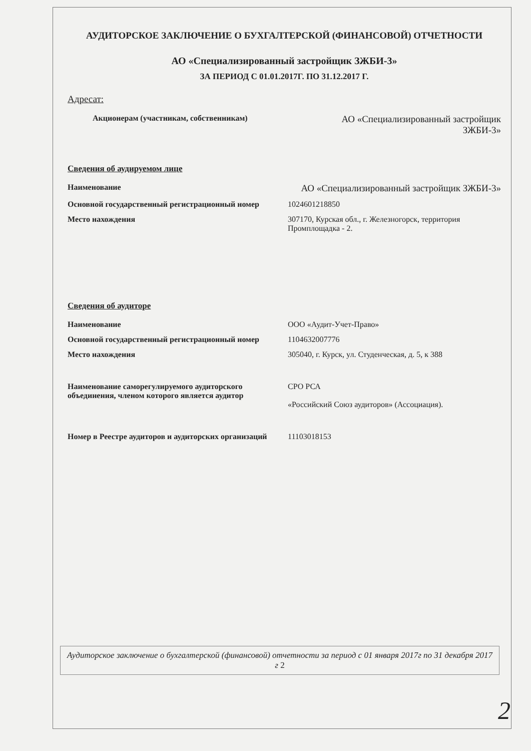АУДИТОРСКОЕ ЗАКЛЮЧЕНИЕ О БУХГАЛТЕРСКОЙ (ФИНАНСОВОЙ) ОТЧЕТНОСТИ
АО «Специализированный застройщик ЗЖБИ-3»
ЗА ПЕРИОД С 01.01.2017Г. ПО 31.12.2017 Г.
Адресат:
| Акционерам (участникам, собственникам) | АО «Специализированный застройщик ЗЖБИ-3» |
Сведения об аудируемом лице
| Наименование | АО «Специализированный застройщик ЗЖБИ-3» |
| Основной государственный регистрационный номер | 1024601218850 |
| Место нахождения | 307170, Курская обл., г. Железногорск, территория Промплощадка - 2. |
Сведения об аудиторе
| Наименование | ООО «Аудит-Учет-Право» |
| Основной государственный регистрационный номер | 1104632007776 |
| Место нахождения | 305040, г. Курск, ул. Студенческая, д. 5, к 388 |
| Наименование саморегулируемого аудиторского объединения, членом которого является аудитор | СРО РСА «Российский Союз аудиторов» (Ассоциация). |
| Номер в Реестре аудиторов и аудиторских организаций | 11103018153 |
Аудиторское заключение о бухгалтерской (финансовой) отчетности за период с 01 января 2017г по 31 декабря 2017 г 2
2